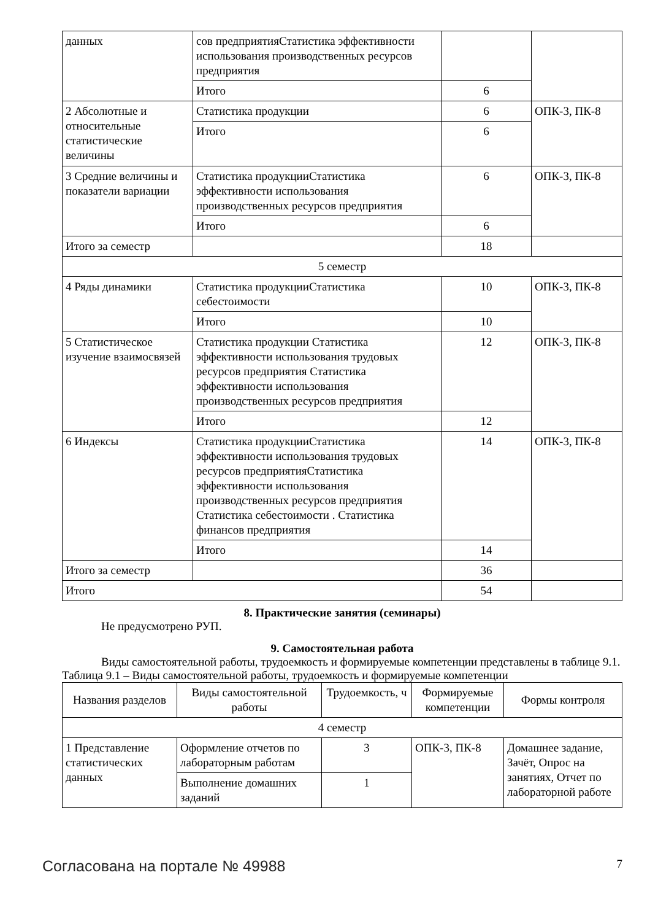| данных | сов предприятияСтатистика эффективности использования производственных ресурсов предприятия | | |
| | Итого | 6 | |
| 2 Абсолютные и относительные статистические величины | Статистика продукции | 6 | ОПК-3, ПК-8 |
| | Итого | 6 | |
| 3 Средние величины и показатели вариации | Статистика продукцииСтатистика эффективности использования производственных ресурсов предприятия | 6 | ОПК-3, ПК-8 |
| | Итого | 6 | |
| Итого за семестр | | 18 | |
| 5 семестр | | | |
| 4 Ряды динамики | Статистика продукцииСтатистика себестоимости | 10 | ОПК-3, ПК-8 |
| | Итого | 10 | |
| 5 Статистическое изучение взаимосвязей | Статистика продукции Статистика эффективности использования трудовых ресурсов предприятия Статистика эффективности использования производственных ресурсов предприятия | 12 | ОПК-3, ПК-8 |
| | Итого | 12 | |
| 6 Индексы | Статистика продукцииСтатистика эффективности использования трудовых ресурсов предприятияСтатистика эффективности использования производственных ресурсов предприятия Статистика себестоимости . Статистика финансов предприятия | 14 | ОПК-3, ПК-8 |
| | Итого | 14 | |
| Итого за семестр | | 36 | |
| Итого | | 54 | |
8. Практические занятия (семинары)
Не предусмотрено РУП.
9. Самостоятельная работа
Виды самостоятельной работы, трудоемкость и формируемые компетенции представлены в таблице 9.1.
Таблица 9.1 – Виды самостоятельной работы, трудоемкость и формируемые компетенции
| Названия разделов | Виды самостоятельной работы | Трудоемкость, ч | Формируемые компетенции | Формы контроля |
| --- | --- | --- | --- | --- |
| 4 семестр | | | | |
| 1 Представление статистических данных | Оформление отчетов по лабораторным работам | 3 | ОПК-3, ПК-8 | Домашнее задание, Зачёт, Опрос на занятиях, Отчет по лабораторной работе |
| | Выполнение домашних заданий | 1 | | |
Согласована на портале № 49988 7